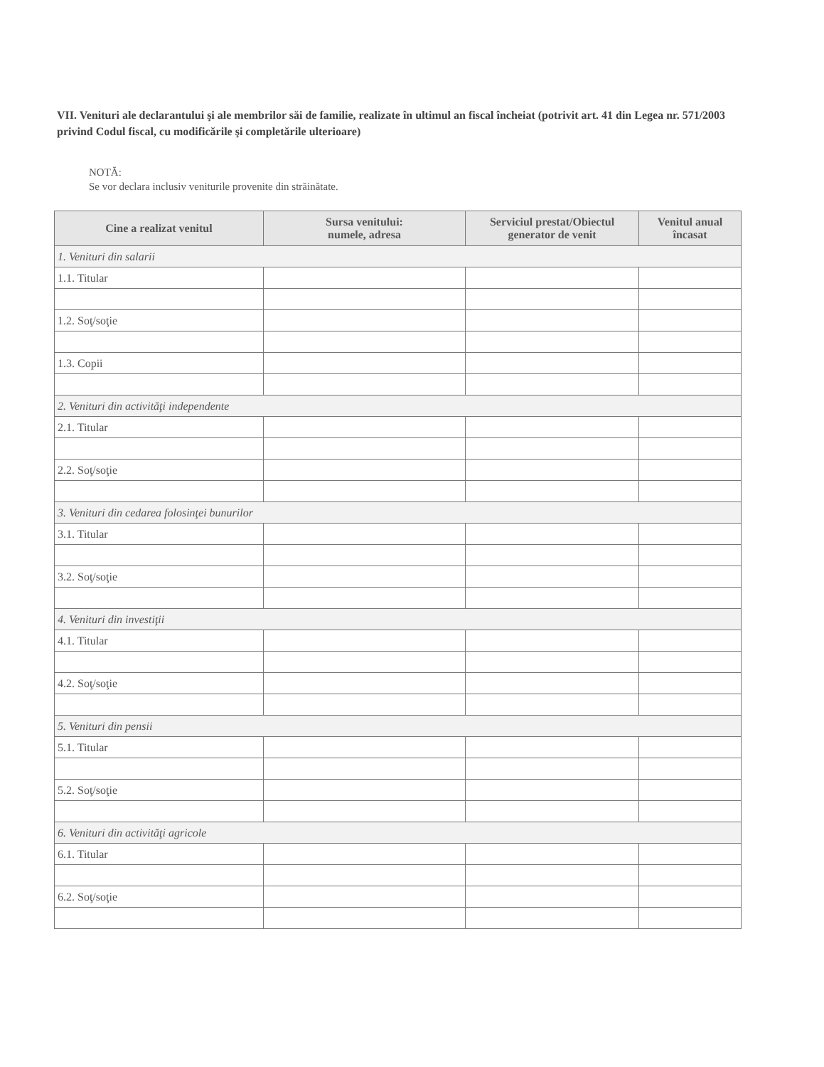VII. Venituri ale declarantului şi ale membrilor săi de familie, realizate în ultimul an fiscal încheiat (potrivit art. 41 din Legea nr. 571/2003 privind Codul fiscal, cu modificările şi completările ulterioare)
NOTĂ:
Se vor declara inclusiv veniturile provenite din străinătate.
| Cine a realizat venitul | Sursa venitului: numele, adresa | Serviciul prestat/Obiectul generator de venit | Venitul anual încasat |
| --- | --- | --- | --- |
| 1. Venituri din salarii | | | |
| 1.1. Titular | | | |
| 1.2. Soţ/soţie | | | |
| 1.3. Copii | | | |
| 2. Venituri din activităţi independente | | | |
| 2.1. Titular | | | |
| 2.2. Soţ/soţie | | | |
| 3. Venituri din cedarea folosinţei bunurilor | | | |
| 3.1. Titular | | | |
| 3.2. Soţ/soţie | | | |
| 4. Venituri din investiţii | | | |
| 4.1. Titular | | | |
| 4.2. Soţ/soţie | | | |
| 5. Venituri din pensii | | | |
| 5.1. Titular | | | |
| 5.2. Soţ/soţie | | | |
| 6. Venituri din activităţi agricole | | | |
| 6.1. Titular | | | |
| 6.2. Soţ/soţie | | | |